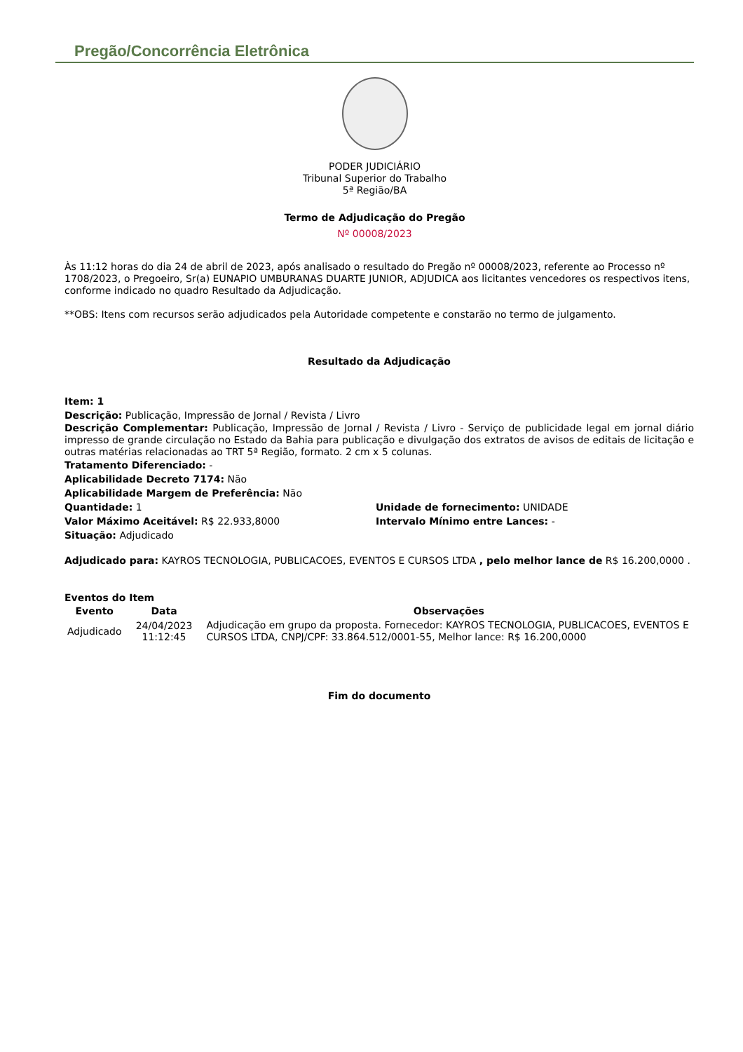Pregão/Concorrência Eletrônica
PODER JUDICIÁRIO
Tribunal Superior do Trabalho
5ª Região/BA
Termo de Adjudicação do Pregão
Nº 00008/2023
Às 11:12 horas do dia 24 de abril de 2023, após analisado o resultado do Pregão nº 00008/2023, referente ao Processo nº 1708/2023, o Pregoeiro, Sr(a) EUNAPIO UMBURANAS DUARTE JUNIOR, ADJUDICA aos licitantes vencedores os respectivos itens, conforme indicado no quadro Resultado da Adjudicação.
**OBS: Itens com recursos serão adjudicados pela Autoridade competente e constarão no termo de julgamento.
Resultado da Adjudicação
Item: 1
Descrição: Publicação, Impressão de Jornal / Revista / Livro
Descrição Complementar: Publicação, Impressão de Jornal / Revista / Livro - Serviço de publicidade legal em jornal diário impresso de grande circulação no Estado da Bahia para publicação e divulgação dos extratos de avisos de editais de licitação e outras matérias relacionadas ao TRT 5ª Região, formato. 2 cm x 5 colunas.
Tratamento Diferenciado: -
Aplicabilidade Decreto 7174: Não
Aplicabilidade Margem de Preferência: Não
Quantidade: 1
Valor Máximo Aceitável: R$ 22.933,8000
Situação: Adjudicado
Unidade de fornecimento: UNIDADE
Intervalo Mínimo entre Lances: -
Adjudicado para: KAYROS TECNOLOGIA, PUBLICACOES, EVENTOS E CURSOS LTDA , pelo melhor lance de R$ 16.200,0000 .
Eventos do Item
| Evento | Data | Observações |
| --- | --- | --- |
| Adjudicado | 24/04/2023 11:12:45 | Adjudicação em grupo da proposta. Fornecedor: KAYROS TECNOLOGIA, PUBLICACOES, EVENTOS E CURSOS LTDA, CNPJ/CPF: 33.864.512/0001-55, Melhor lance: R$ 16.200,0000 |
Fim do documento